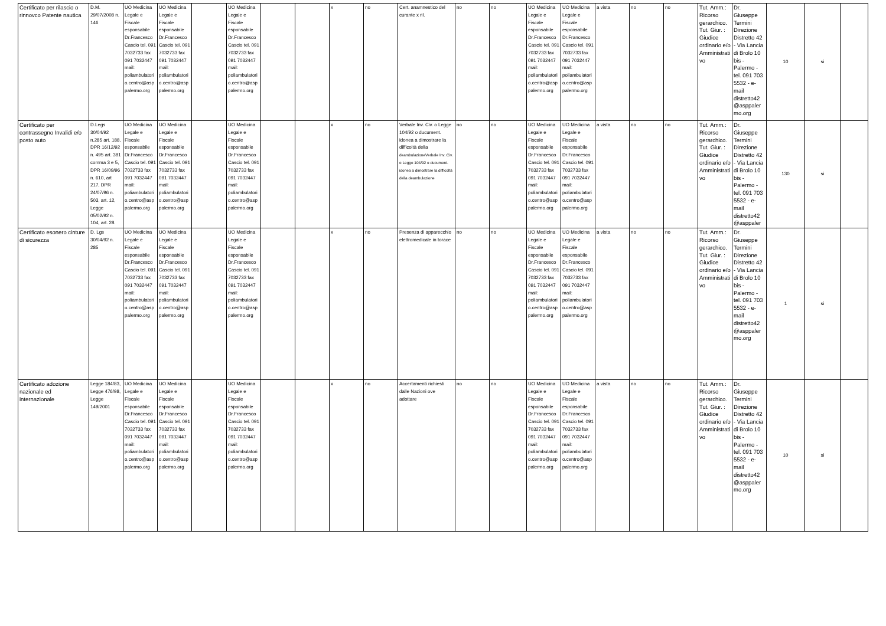| Certificato per rilascio o rinnovco Patente nautica | D.M. 29/07/2008 n. 146 | UO Medicina Legale e Fiscale esponsabile Dr.Francesco Cascio tel. 091 7032733 fax 091 7032447 mail: poliambulatorio.centro@asppalermo.org | UO Medicina Legale e Fiscale esponsabile Dr.Francesco Cascio tel. 091 7032733 fax 091 7032447 mail: poliambulatorio.centro@asppalermo.org | | UO Medicina Legale e Fiscale esponsabile Dr.Francesco Cascio tel. 091 7032733 fax 091 7032447 mail: poliambulatorio.centro@asppalermo.org | | | x | no | Cert. anamnestico del curante x ril. | no | no | UO Medicina Legale e Fiscale esponsabile Dr.Francesco Cascio tel. 091 7032733 fax 091 7032447 mail: poliambulatorio.centro@asppalermo.org | UO Medicina Legale e Fiscale esponsabile Dr.Francesco Cascio tel. 091 7032733 fax 091 7032447 mail: poliambulatorio.centro@asppalermo.org | a vista | no | no | Tut. Amm.: Ricorso gerarchico. Tut. Giur. : Giudice ordinario e/o Amministrativo | Dr. Giuseppe Termini Direzione Distretto 42 - Via Lancia di Brolo 10 bis - Palermo - tel. 091 703 5532 - e-mail distretto42@asppalermo.org | 10 | si | |
| Certificato per contrassegno Invalidi e/o posto auto | D.Legs 30/04/92 n.285 art. 188, DPR 16/12/92 n. 495 art. 381 comma 3 e 5, DPR 16/09/96 n. 610, art 217, DPR 24/07/96 n. 503, art. 12, Legge 05/02/92 n. 104, art. 28. | UO Medicina Legale e Fiscale esponsabile Dr.Francesco Cascio tel. 091 7032733 fax 091 7032447 mail: poliambulatorio.centro@asppalermo.org | UO Medicina Legale e Fiscale esponsabile Dr.Francesco Cascio tel. 091 7032733 fax 091 7032447 mail: poliambulatorio.centro@asppalermo.org | | UO Medicina Legale e Fiscale esponsabile Dr.Francesco Cascio tel. 091 7032733 fax 091 7032447 mail: poliambulatorio.centro@asppalermo.org | | | x | no | Verbale Inv. Civ. o Legge 104/92 o ducument. idonea a dimostrare la difficoltà della deambulazioneVerbale Inv. Civ. o Legge 104/92 o ducument. idonea a dimostrare la difficoltà della deambulazione | no | no | UO Medicina Legale e Fiscale esponsabile Dr.Francesco Cascio tel. 091 7032733 fax 091 7032447 mail: poliambulatorio.centro@asppalermo.org | UO Medicina Legale e Fiscale esponsabile Dr.Francesco Cascio tel. 091 7032733 fax 091 7032447 mail: poliambulatorio.centro@asppalermo.org | a vista | no | no | Tut. Amm.: Ricorso gerarchico. Tut. Giur. : Giudice ordinario e/o Amministrativo | Dr. Giuseppe Termini Direzione Distretto 42 - Via Lancia di Brolo 10 bis - Palermo - tel. 091 703 5532 - e-mail distretto42@asppaler | 130 | si | |
| Certificato esonero cinture di sicurezza | D. Lgs 30/04/92 n. 285 | UO Medicina Legale e Fiscale esponsabile Dr.Francesco Cascio tel. 091 7032733 fax 091 7032447 mail: poliambulatorio.centro@asppalermo.org | UO Medicina Legale e Fiscale esponsabile Dr.Francesco Cascio tel. 091 7032733 fax 091 7032447 mail: poliambulatorio.centro@asppalermo.org | | UO Medicina Legale e Fiscale esponsabile Dr.Francesco Cascio tel. 091 7032733 fax 091 7032447 mail: poliambulatorio.centro@asppalermo.org | | | x | no | Presenza di apparecchio elettromedicale in torace | no | no | UO Medicina Legale e Fiscale esponsabile Dr.Francesco Cascio tel. 091 7032733 fax 091 7032447 mail: poliambulatorio.centro@asppalermo.org | UO Medicina Legale e Fiscale esponsabile Dr.Francesco Cascio tel. 091 7032733 fax 091 7032447 mail: poliambulatorio.centro@asppalermo.org | a vista | no | no | Tut. Amm.: Ricorso gerarchico. Tut. Giur. : Giudice ordinario e/o Amministrativo | Dr. Giuseppe Termini Direzione Distretto 42 - Via Lancia di Brolo 10 bis - Palermo - tel. 091 703 5532 - e-mail distretto42@asppalermo.org | 1 | si | |
| Certificato adozione nazionale ed internazionale | Legge 184/83, Legge 476/98, Legge 149/2001 | UO Medicina Legale e Fiscale esponsabile Dr.Francesco Cascio tel. 091 7032733 fax 091 7032447 mail: poliambulatorio.centro@asppalermo.org | UO Medicina Legale e Fiscale esponsabile Dr.Francesco Cascio tel. 091 7032733 fax 091 7032447 mail: poliambulatorio.centro@asppalermo.org | | UO Medicina Legale e Fiscale esponsabile Dr.Francesco Cascio tel. 091 7032733 fax 091 7032447 mail: poliambulatorio.centro@asppalermo.org | | | x | no | Accertamenti richiesti dalle Nazioni ove adottare | no | no | UO Medicina Legale e Fiscale esponsabile Dr.Francesco Cascio tel. 091 7032733 fax 091 7032447 mail: poliambulatorio.centro@asppalermo.org | UO Medicina Legale e Fiscale esponsabile Dr.Francesco Cascio tel. 091 7032733 fax 091 7032447 mail: poliambulatorio.centro@asppalermo.org | a vista | no | no | Tut. Amm.: Ricorso gerarchico. Tut. Giur. : Giudice ordinario e/o Amministrativo | Dr. Giuseppe Termini Direzione Distretto 42 - Via Lancia di Brolo 10 bis - Palermo - tel. 091 703 5532 - e-mail distretto42@asppalermo.org | 10 | si | |